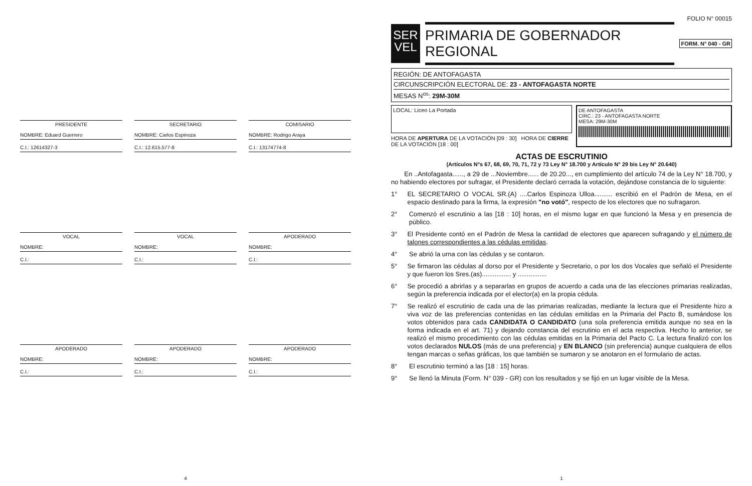PRESIDENTE
NOMBRE: Eduard Guerrero
C.I.: 12614327-3
SECRETARIO
NOMBRE: Carlos Espinoza
C.I.: 12.615.577-8
COMISARIO
NOMBRE: Rodrigo Araya
C.I.: 13174774-8
VOCAL
NOMBRE:
C.I.:
VOCAL
NOMBRE:
C.I.:
APODERADO
NOMBRE:
C.I.:
APODERADO
NOMBRE:
C.I.:
APODERADO
NOMBRE:
C.I.:
APODERADO
NOMBRE:
C.I.:
4
FOLIO N° 00015
SER
VEL
PRIMARIA DE GOBERNADOR REGIONAL
FORM. N° 040 - GR
REGIÓN: DE ANTOFAGASTA
CIRCUNSCRIPCIÓN ELECTORAL DE: 23 - ANTOFAGASTA NORTE
MESAS N<sup>os</sup>: 29M-30M
LOCAL: Liceo La Portada
HORA DE APERTURA DE LA VOTACIÓN [09 : 30] HORA DE CIERRE DE LA VOTACIÓN [18 : 00]
DE ANTOFAGASTA
CIRC.: 23 - ANTOFAGASTA NORTE
MESA: 29M-30M
ACTAS DE ESCRUTINIO
(Artículos N°s 67, 68, 69, 70, 71, 72 y 73 Ley N° 18.700 y Artículo N° 29 bis Ley N° 20.640)
En ..Antofagasta......, a 29 de ...Noviembre...... de 20.20..., en cumplimiento del artículo 74 de la Ley N° 18.700, y no habiendo electores por sufragar, el Presidente declaró cerrada la votación, dejándose constancia de lo siguiente:
1° EL SECRETARIO O VOCAL SR.(A) ....Carlos Espinoza Ulloa.......... escribió en el Padrón de Mesa, en el espacio destinado para la firma, la expresión "no votó", respecto de los electores que no sufragaron.
2° Comenzó el escrutinio a las [18 : 10] horas, en el mismo lugar en que funcionó la Mesa y en presencia de público.
3° El Presidente contó en el Padrón de Mesa la cantidad de electores que aparecen sufragando y el número de talones correspondientes a las cédulas emitidas.
4° Se abrió la urna con las cédulas y se contaron.
5° Se firmaron las cédulas al dorso por el Presidente y Secretario, o por los dos Vocales que señaló el Presidente y que fueron los Sres.(as)................ y ................
6° Se procedió a abrirlas y a separarlas en grupos de acuerdo a cada una de las elecciones primarias realizadas, según la preferencia indicada por el elector(a) en la propia cédula.
7° Se realizó el escrutinio de cada una de las primarias realizadas, mediante la lectura que el Presidente hizo a viva voz de las preferencias contenidas en las cédulas emitidas en la Primaria del Pacto B, sumándose los votos obtenidos para cada CANDIDATA O CANDIDATO (una sola preferencia emitida aunque no sea en la forma indicada en el art. 71) y dejando constancia del escrutinio en el acta respectiva. Hecho lo anterior, se realizó el mismo procedimiento con las cédulas emitidas en la Primaria del Pacto C. La lectura finalizó con los votos declarados NULOS (más de una preferencia) y EN BLANCO (sin preferencia) aunque cualquiera de ellos tengan marcas o señas gráficas, los que también se sumaron y se anotaron en el formulario de actas.
8° El escrutinio terminó a las [18 : 15] horas.
9° Se llenó la Minuta (Form. N° 039 - GR) con los resultados y se fijó en un lugar visible de la Mesa.
1